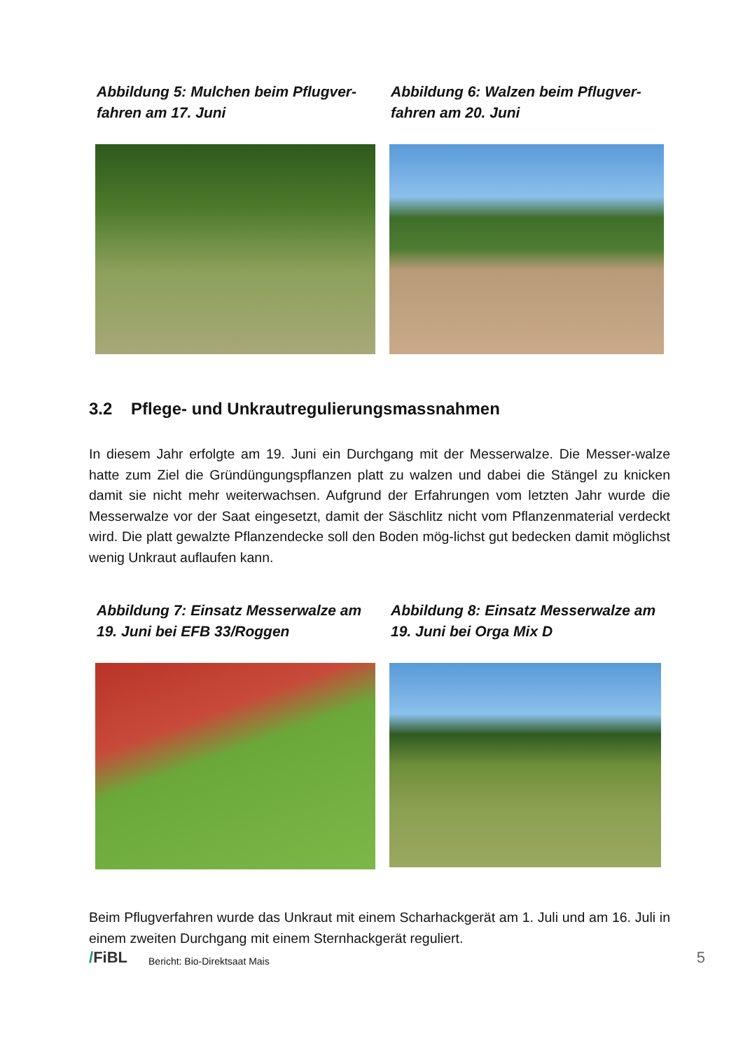Abbildung 5: Mulchen beim Pflugver-fahren am 17. Juni
Abbildung 6: Walzen beim Pflugver-fahren am 20. Juni
3.2 Pflege- und Unkrautregulierungsmassnahmen
In diesem Jahr erfolgte am 19. Juni ein Durchgang mit der Messerwalze. Die Messer-walze hatte zum Ziel die Gründüngungspflanzen platt zu walzen und dabei die Stängel zu knicken damit sie nicht mehr weiterwachsen. Aufgrund der Erfahrungen vom letzten Jahr wurde die Messerwalze vor der Saat eingesetzt, damit der Säschlitz nicht vom Pflanzenmaterial verdeckt wird. Die platt gewalzte Pflanzendecke soll den Boden mög-lichst gut bedecken damit möglichst wenig Unkraut auflaufen kann.
Abbildung 7: Einsatz Messerwalze am 19. Juni bei EFB 33/Roggen
Abbildung 8: Einsatz Messerwalze am 19. Juni bei Orga Mix D
Beim Pflugverfahren wurde das Unkraut mit einem Scharhackgerät am 1. Juli und am 16. Juli in einem zweiten Durchgang mit einem Sternhackgerät reguliert.
/FiBL Bericht: Bio-Direktsaat Mais 5